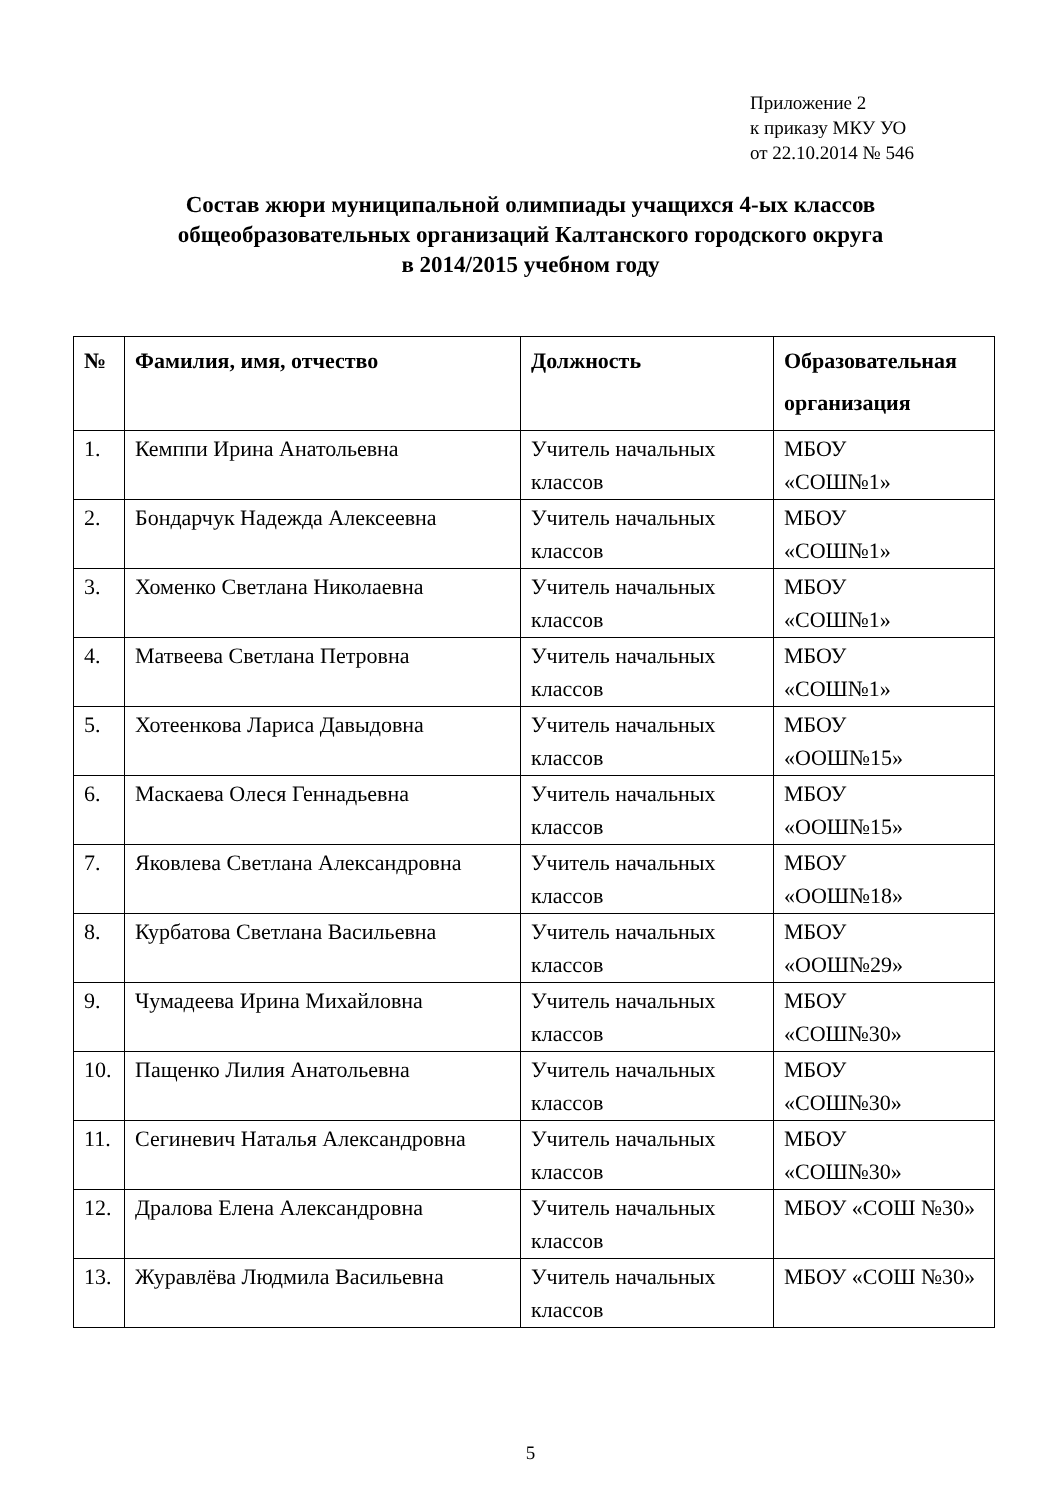Приложение 2
к приказу МКУ УО
от 22.10.2014 № 546
Состав жюри муниципальной олимпиады учащихся 4-ых классов
общеобразовательных организаций Калтанского городского округа
в 2014/2015 учебном году
| № | Фамилия, имя, отчество | Должность | Образовательная организация |
| --- | --- | --- | --- |
| 1. | Кемппи Ирина Анатольевна | Учитель начальных классов | МБОУ «СОШ№1» |
| 2. | Бондарчук Надежда Алексеевна | Учитель начальных классов | МБОУ «СОШ№1» |
| 3. | Хоменко Светлана Николаевна | Учитель начальных классов | МБОУ «СОШ№1» |
| 4. | Матвеева Светлана Петровна | Учитель начальных классов | МБОУ «СОШ№1» |
| 5. | Хотеенкова Лариса Давыдовна | Учитель начальных классов | МБОУ «ООШ№15» |
| 6. | Маскаева Олеся Геннадьевна | Учитель начальных классов | МБОУ «ООШ№15» |
| 7. | Яковлева Светлана Александровна | Учитель начальных классов | МБОУ «ООШ№18» |
| 8. | Курбатова Светлана Васильевна | Учитель начальных классов | МБОУ «ООШ№29» |
| 9. | Чумадеева Ирина Михайловна | Учитель начальных классов | МБОУ «СОШ№30» |
| 10. | Пащенко Лилия Анатольевна | Учитель начальных классов | МБОУ «СОШ№30» |
| 11. | Сегиневич Наталья Александровна | Учитель начальных классов | МБОУ «СОШ№30» |
| 12. | Дралова Елена Александровна | Учитель начальных классов | МБОУ «СОШ №30» |
| 13. | Журавлёва Людмила Васильевна | Учитель начальных классов | МБОУ «СОШ №30» |
5